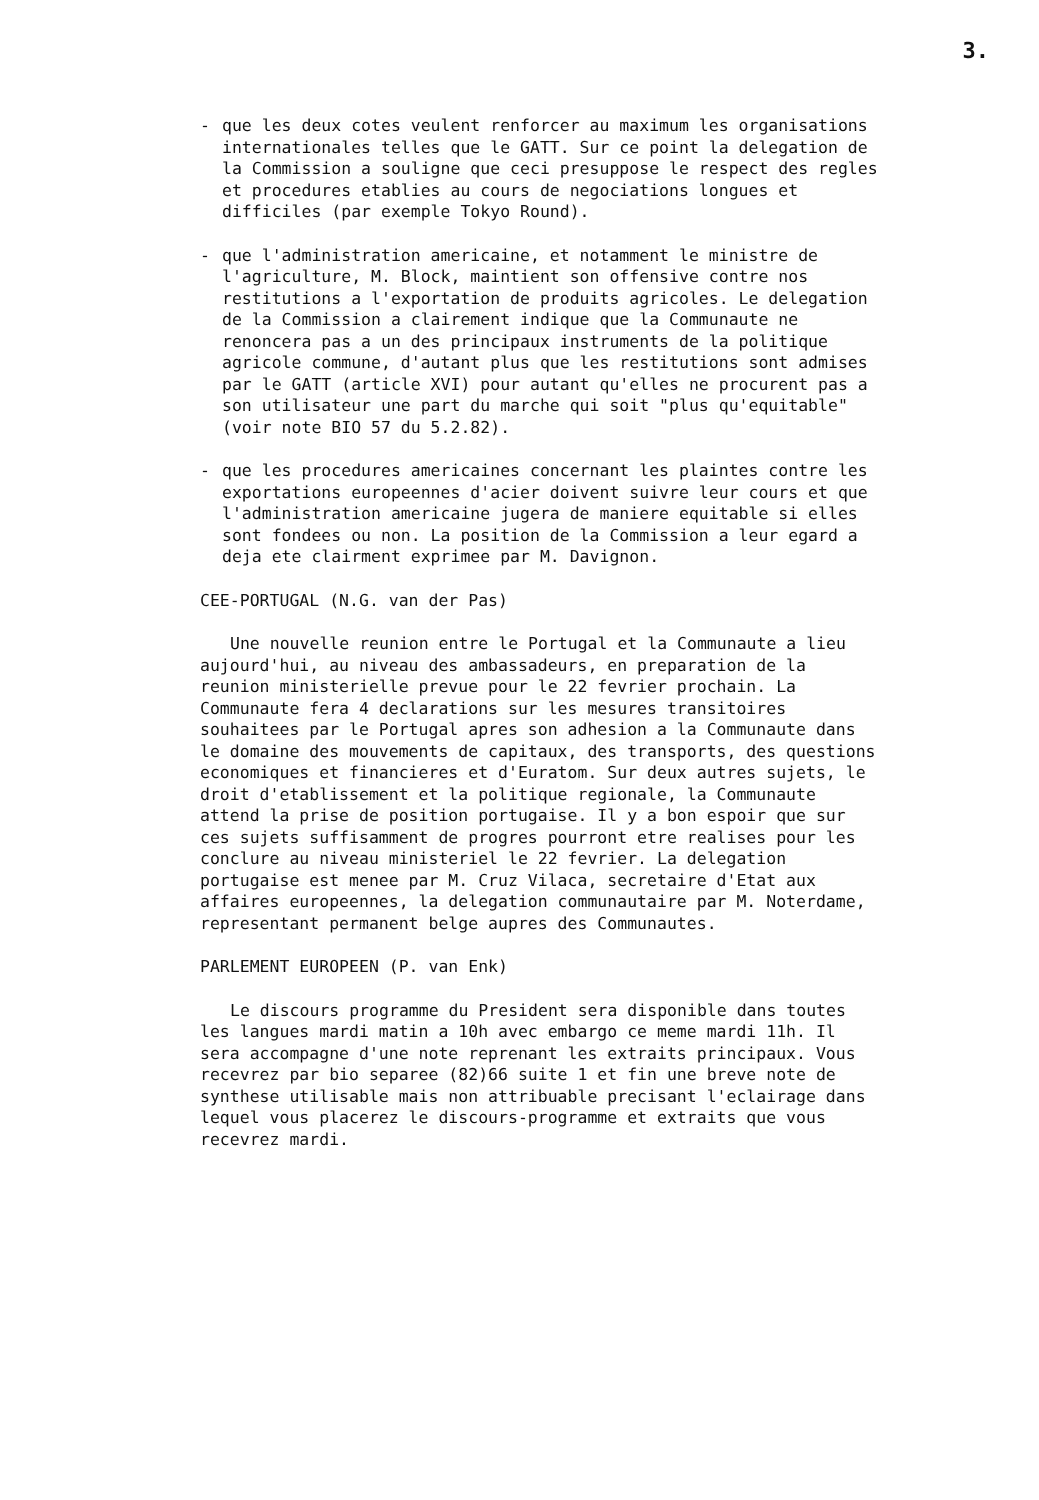3.
- que les deux cotes veulent renforcer au maximum les organisations internationales telles que le GATT. Sur ce point la delegation de la Commission a souligne que ceci presuppose le respect des regles et procedures etablies au cours de negociations longues et difficiles (par exemple Tokyo Round).
- que l'administration americaine, et notamment le ministre de l'agriculture, M. Block, maintient son offensive contre nos restitutions a l'exportation de produits agricoles. Le delegation de la Commission a clairement indique que la Communaute ne renoncera pas a un des principaux instruments de la politique agricole commune, d'autant plus que les restitutions sont admises par le GATT (article XVI) pour autant qu'elles ne procurent pas a son utilisateur une part du marche qui soit "plus qu'equitable" (voir note BIO 57 du 5.2.82).
- que les procedures americaines concernant les plaintes contre les exportations europeennes d'acier doivent suivre leur cours et que l'administration americaine jugera de maniere equitable si elles sont fondees ou non. La position de la Commission a leur egard a deja ete clairment exprimee par M. Davignon.
CEE-PORTUGAL (N.G. van der Pas)
Une nouvelle reunion entre le Portugal et la Communaute a lieu aujourd'hui, au niveau des ambassadeurs, en preparation de la reunion ministerielle prevue pour le 22 fevrier prochain. La Communaute fera 4 declarations sur les mesures transitoires souhaitees par le Portugal apres son adhesion a la Communaute dans le domaine des mouvements de capitaux, des transports, des questions economiques et financieres et d'Euratom. Sur deux autres sujets, le droit d'etablissement et la politique regionale, la Communaute attend la prise de position portugaise. Il y a bon espoir que sur ces sujets suffisamment de progres pourront etre realises pour les conclure au niveau ministeriel le 22 fevrier. La delegation portugaise est menee par M. Cruz Vilaca, secretaire d'Etat aux affaires europeennes, la delegation communautaire par M. Noterdame, representant permanent belge aupres des Communautes.
PARLEMENT EUROPEEN (P. van Enk)
Le discours programme du President sera disponible dans toutes les langues mardi matin a 10h avec embargo ce meme mardi 11h. Il sera accompagne d'une note reprenant les extraits principaux. Vous recevrez par bio separee (82)66 suite 1 et fin une breve note de synthese utilisable mais non attribuable precisant l'eclairage dans lequel vous placerez le discours-programme et extraits que vous recevrez mardi.